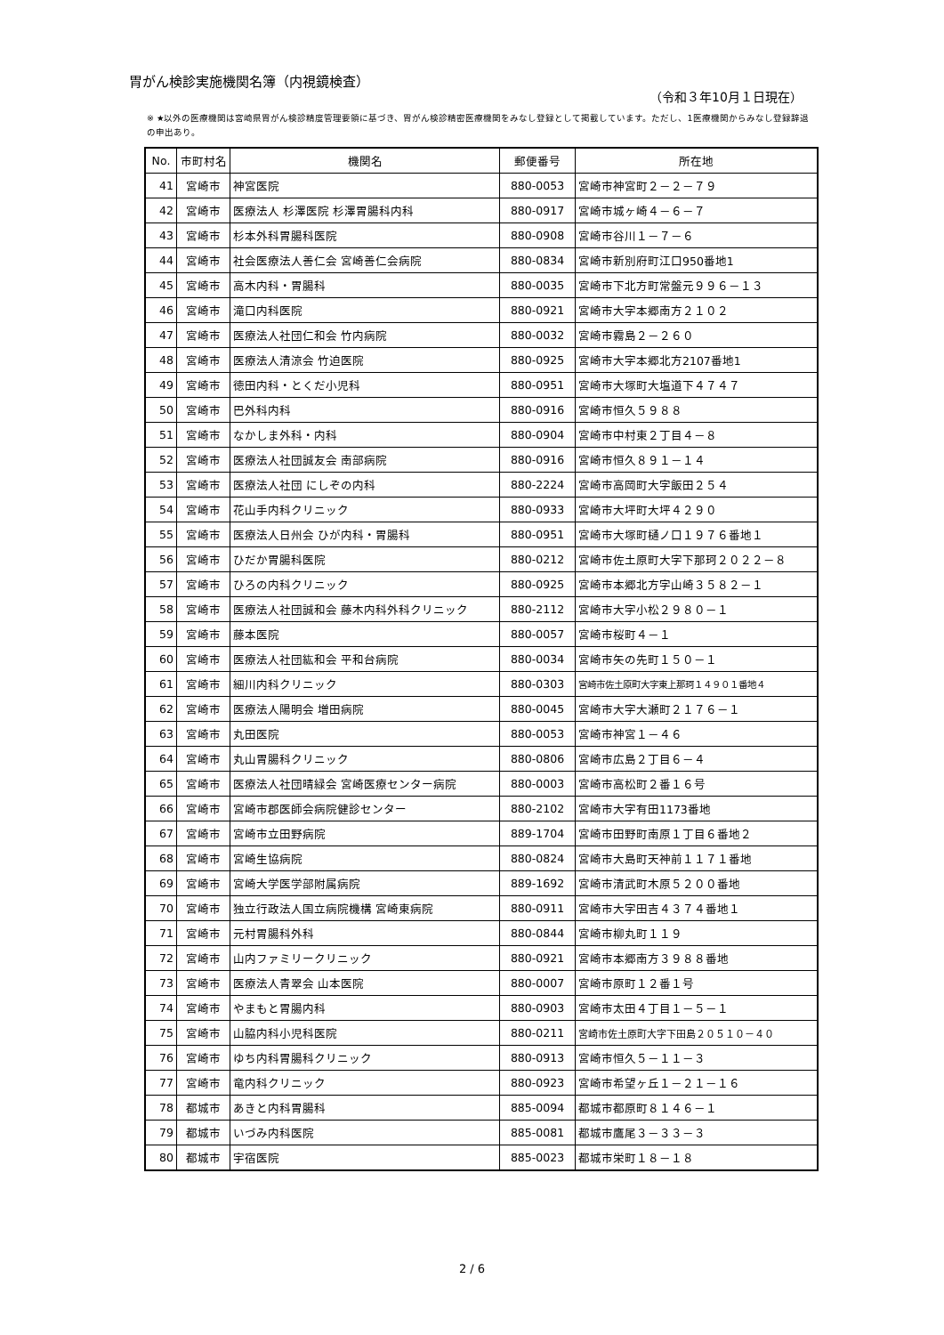胃がん検診実施機関名簿（内視鏡検査）
（令和３年10月１日現在）
※ ★以外の医療機関は宮崎県胃がん検診精度管理要領に基づき、胃がん検診精密医療機関をみなし登録として掲載しています。ただし、1医療機関からみなし登録辞退の申出あり。
| No. | 市町村名 | 機関名 | 郵便番号 | 所在地 |
| --- | --- | --- | --- | --- |
| 41 | 宮崎市 | 神宮医院 | 880-0053 | 宮崎市神宮町２－２－７９ |
| 42 | 宮崎市 | 医療法人 杉澤医院 杉澤胃腸科内科 | 880-0917 | 宮崎市城ヶ崎４－６－７ |
| 43 | 宮崎市 | 杉本外科胃腸科医院 | 880-0908 | 宮崎市谷川１－７－６ |
| 44 | 宮崎市 | 社会医療法人善仁会 宮崎善仁会病院 | 880-0834 | 宮崎市新別府町江口950番地1 |
| 45 | 宮崎市 | 高木内科・胃腸科 | 880-0035 | 宮崎市下北方町常盤元９９６－１３ |
| 46 | 宮崎市 | 滝口内科医院 | 880-0921 | 宮崎市大字本郷南方２１０２ |
| 47 | 宮崎市 | 医療法人社団仁和会 竹内病院 | 880-0032 | 宮崎市霧島２－２６０ |
| 48 | 宮崎市 | 医療法人清涼会 竹迫医院 | 880-0925 | 宮崎市大字本郷北方2107番地1 |
| 49 | 宮崎市 | 徳田内科・とくだ小児科 | 880-0951 | 宮崎市大塚町大塩道下４７４７ |
| 50 | 宮崎市 | 巴外科内科 | 880-0916 | 宮崎市恒久５９８８ |
| 51 | 宮崎市 | なかしま外科・内科 | 880-0904 | 宮崎市中村東２丁目４－８ |
| 52 | 宮崎市 | 医療法人社団誠友会 南部病院 | 880-0916 | 宮崎市恒久８９１－１４ |
| 53 | 宮崎市 | 医療法人社団 にしぞの内科 | 880-2224 | 宮崎市高岡町大字飯田２５４ |
| 54 | 宮崎市 | 花山手内科クリニック | 880-0933 | 宮崎市大坪町大坪４２９０ |
| 55 | 宮崎市 | 医療法人日州会 ひが内科・胃腸科 | 880-0951 | 宮崎市大塚町樋ノ口１９７６番地１ |
| 56 | 宮崎市 | ひだか胃腸科医院 | 880-0212 | 宮崎市佐土原町大字下那珂２０２２－８ |
| 57 | 宮崎市 | ひろの内科クリニック | 880-0925 | 宮崎市本郷北方字山崎３５８２－１ |
| 58 | 宮崎市 | 医療法人社団誠和会 藤木内科外科クリニック | 880-2112 | 宮崎市大字小松２９８０－１ |
| 59 | 宮崎市 | 藤本医院 | 880-0057 | 宮崎市桜町４－１ |
| 60 | 宮崎市 | 医療法人社団紘和会 平和台病院 | 880-0034 | 宮崎市矢の先町１５０－１ |
| 61 | 宮崎市 | 細川内科クリニック | 880-0303 | 宮崎市佐土原町大字東上那珂１４９０１番地４ |
| 62 | 宮崎市 | 医療法人陽明会 増田病院 | 880-0045 | 宮崎市大字大瀬町２１７６－１ |
| 63 | 宮崎市 | 丸田医院 | 880-0053 | 宮崎市神宮１－４６ |
| 64 | 宮崎市 | 丸山胃腸科クリニック | 880-0806 | 宮崎市広島２丁目６－４ |
| 65 | 宮崎市 | 医療法人社団晴緑会 宮崎医療センター病院 | 880-0003 | 宮崎市高松町２番１６号 |
| 66 | 宮崎市 | 宮崎市郡医師会病院健診センター | 880-2102 | 宮崎市大字有田1173番地 |
| 67 | 宮崎市 | 宮崎市立田野病院 | 889-1704 | 宮崎市田野町南原１丁目６番地２ |
| 68 | 宮崎市 | 宮崎生協病院 | 880-0824 | 宮崎市大島町天神前１１７１番地 |
| 69 | 宮崎市 | 宮崎大学医学部附属病院 | 889-1692 | 宮崎市清武町木原５２００番地 |
| 70 | 宮崎市 | 独立行政法人国立病院機構 宮崎東病院 | 880-0911 | 宮崎市大字田吉４３７４番地１ |
| 71 | 宮崎市 | 元村胃腸科外科 | 880-0844 | 宮崎市柳丸町１１９ |
| 72 | 宮崎市 | 山内ファミリークリニック | 880-0921 | 宮崎市本郷南方３９８８番地 |
| 73 | 宮崎市 | 医療法人青翠会 山本医院 | 880-0007 | 宮崎市原町１２番１号 |
| 74 | 宮崎市 | やまもと胃腸内科 | 880-0903 | 宮崎市太田４丁目１－５－１ |
| 75 | 宮崎市 | 山脇内科小児科医院 | 880-0211 | 宮崎市佐土原町大字下田島２０５１０－４０ |
| 76 | 宮崎市 | ゆち内科胃腸科クリニック | 880-0913 | 宮崎市恒久５－１１－３ |
| 77 | 宮崎市 | 竜内科クリニック | 880-0923 | 宮崎市希望ヶ丘１－２１－１６ |
| 78 | 都城市 | あきと内科胃腸科 | 885-0094 | 都城市都原町８１４６－１ |
| 79 | 都城市 | いづみ内科医院 | 885-0081 | 都城市鷹尾３－３３－３ |
| 80 | 都城市 | 宇宿医院 | 885-0023 | 都城市栄町１８－１８ |
2 / 6